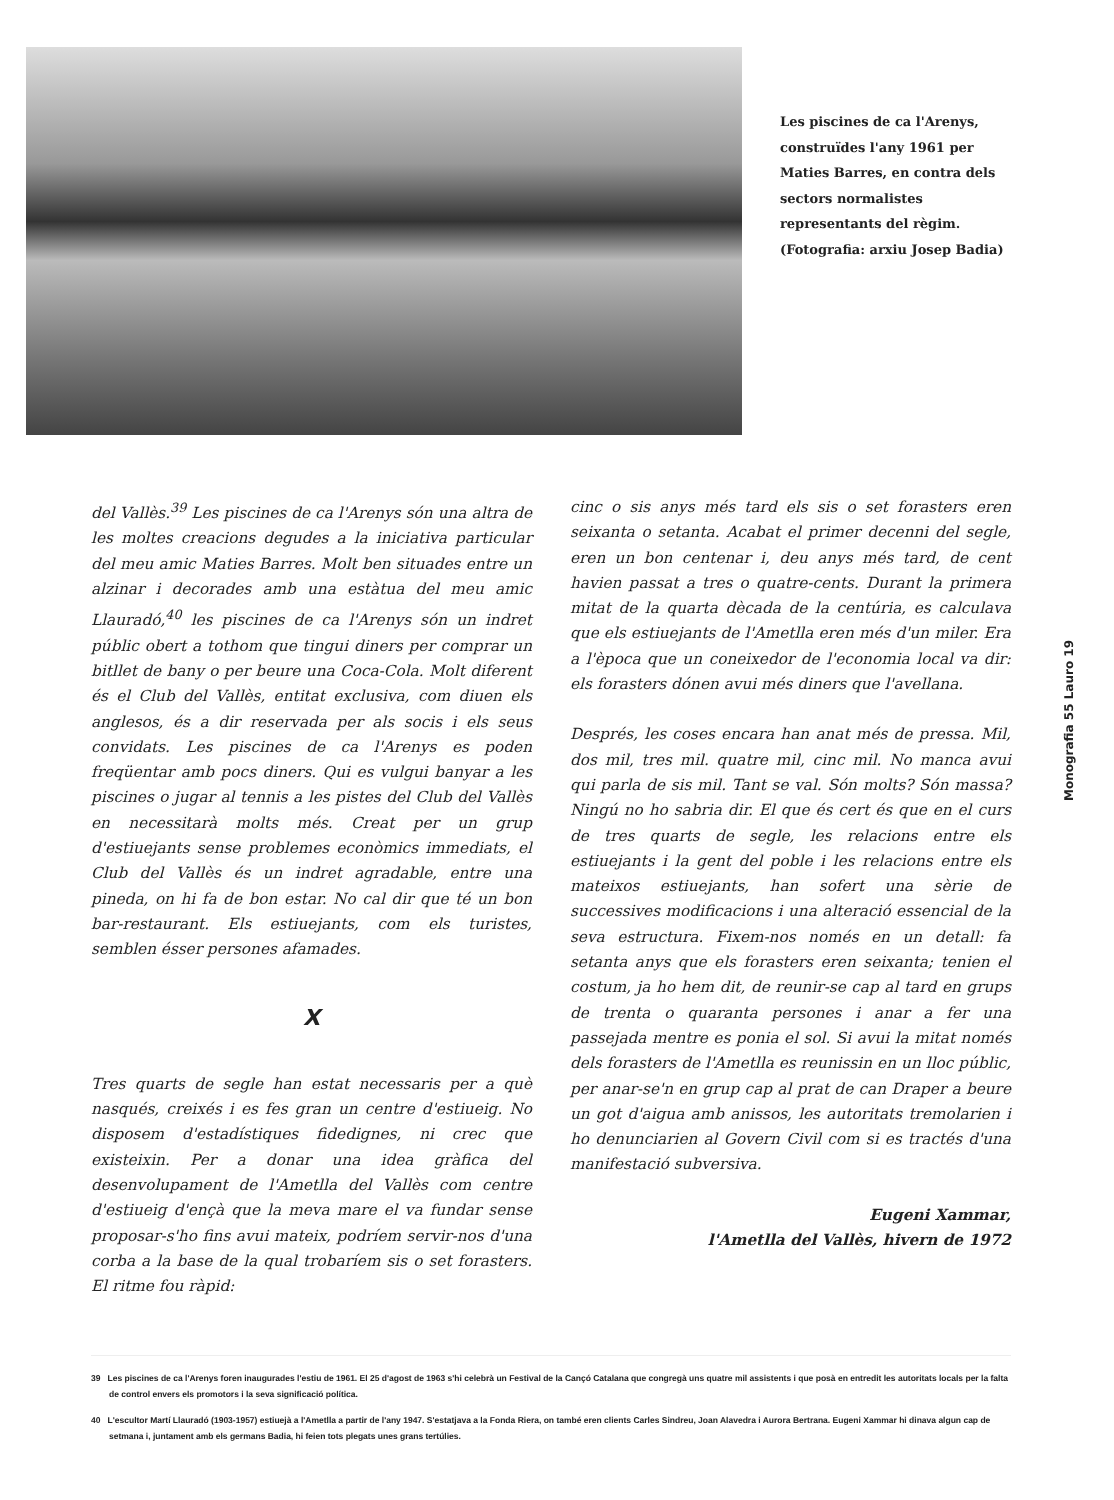Les piscines de ca l'Arenys, construïdes l'any 1961 per Maties Barres, en contra dels sectors normalistes representants del règim. (Fotografia: arxiu Josep Badia)
del Vallès.<sup>39</sup> Les piscines de ca l'Arenys són una altra de les moltes creacions degudes a la iniciativa particular del meu amic Maties Barres. Molt ben situades entre un alzinar i decorades amb una estàtua del meu amic Llauradó,<sup>40</sup> les piscines de ca l'Arenys són un indret públic obert a tothom que tingui diners per comprar un bitllet de bany o per beure una Coca-Cola. Molt diferent és el Club del Vallès, entitat exclusiva, com diuen els anglesos, és a dir reservada per als socis i els seus convidats. Les piscines de ca l'Arenys es poden freqüentar amb pocs diners. Qui es vulgui banyar a les piscines o jugar al tennis a les pistes del Club del Vallès en necessitarà molts més. Creat per un grup d'estiuejants sense problemes econòmics immediats, el Club del Vallès és un indret agradable, entre una pineda, on hi fa de bon estar. No cal dir que té un bon bar-restaurant. Els estiuejants, com els turistes, semblen ésser persones afamades.
X
Tres quarts de segle han estat necessaris per a què nasqués, creixés i es fes gran un centre d'estiueig. No disposem d'estadístiques fidedignes, ni crec que existeixin. Per a donar una idea gràfica del desenvolupament de l'Ametlla del Vallès com centre d'estiueig d'ençà que la meva mare el va fundar sense proposar-s'ho fins avui mateix, podríem servir-nos d'una corba a la base de la qual trobaríem sis o set forasters. El ritme fou ràpid:
cinc o sis anys més tard els sis o set forasters eren seixanta o setanta. Acabat el primer decenni del segle, eren un bon centenar i, deu anys més tard, de cent havien passat a tres o quatre-cents. Durant la primera mitat de la quarta dècada de la centúria, es calculava que els estiuejants de l'Ametlla eren més d'un miler. Era a l'època que un coneixedor de l'economia local va dir: els forasters dónen avui més diners que l'avellana.
Després, les coses encara han anat més de pressa. Mil, dos mil, tres mil. quatre mil, cinc mil. No manca avui qui parla de sis mil. Tant se val. Són molts? Són massa? Ningú no ho sabria dir. El que és cert és que en el curs de tres quarts de segle, les relacions entre els estiuejants i la gent del poble i les relacions entre els mateixos estiuejants, han sofert una sèrie de successives modificacions i una alteració essencial de la seva estructura. Fixem-nos només en un detall: fa setanta anys que els forasters eren seixanta; tenien el costum, ja ho hem dit, de reunir-se cap al tard en grups de trenta o quaranta persones i anar a fer una passejada mentre es ponia el sol. Si avui la mitat només dels forasters de l'Ametlla es reunissin en un lloc públic, per anar-se'n en grup cap al prat de can Draper a beure un got d'aigua amb anissos, les autoritats tremolarien i ho denunciarien al Govern Civil com si es tractés d'una manifestació subversiva.
Eugeni Xammar,
l'Ametlla del Vallès, hivern de 1972
39 Les piscines de ca l'Arenys foren inaugurades l'estiu de 1961. El 25 d'agost de 1963 s'hi celebrà un Festival de la Cançó Catalana que congregà uns quatre mil assistents i que posà en entredit les autoritats locals per la falta de control envers els promotors i la seva significació política.
40 L'escultor Martí Llauradó (1903-1957) estiuejà a l'Ametlla a partir de l'any 1947. S'estatjava a la Fonda Riera, on també eren clients Carles Sindreu, Joan Alavedra i Aurora Bertrana. Eugeni Xammar hi dinava algun cap de setmana i, juntament amb els germans Badia, hi feien tots plegats unes grans tertúlies.
Monografia 55 Lauro 19